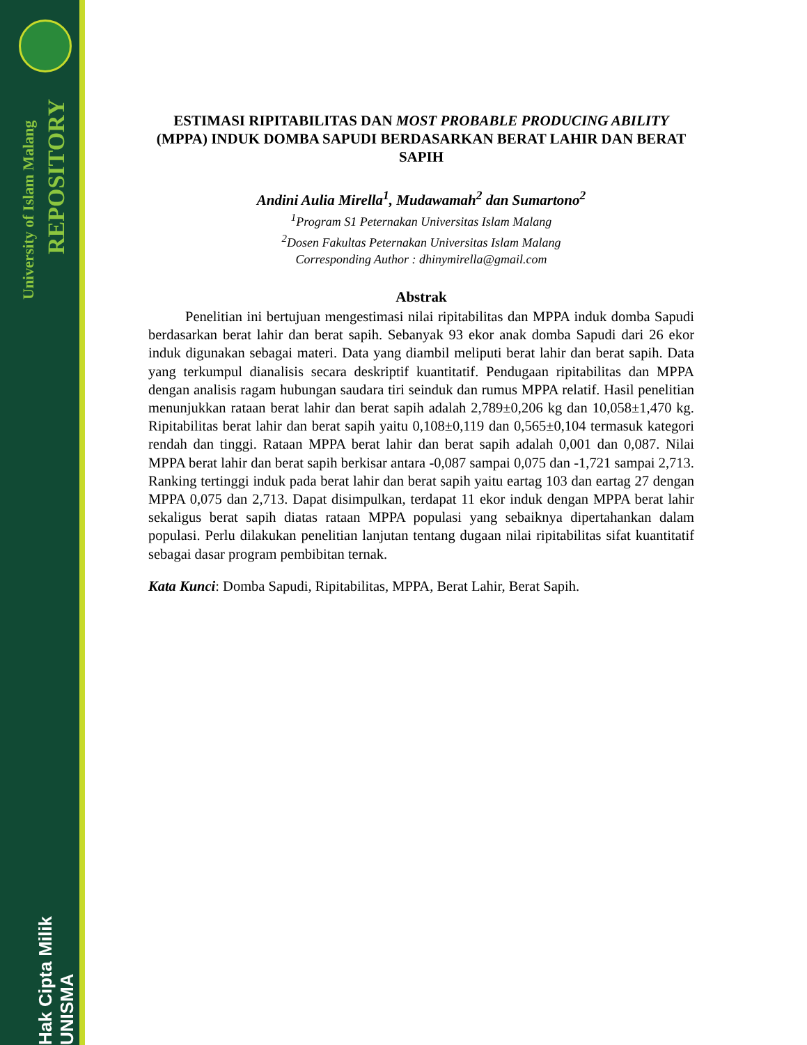University of Islam Malang
REPOSITORY
Hak Cipta Milik UNISMA
ESTIMASI RIPITABILITAS DAN MOST PROBABLE PRODUCING ABILITY (MPPA) INDUK DOMBA SAPUDI BERDASARKAN BERAT LAHIR DAN BERAT SAPIH
Andini Aulia Mirella<sup>1</sup>, Mudawamah<sup>2</sup> dan Sumartono<sup>2</sup>
<sup>1</sup> Program S1 Peternakan Universitas Islam Malang
<sup>2</sup> Dosen Fakultas Peternakan Universitas Islam Malang
Corresponding Author : dhinymirella@gmail.com
Abstrak
Penelitian ini bertujuan mengestimasi nilai ripitabilitas dan MPPA induk domba Sapudi berdasarkan berat lahir dan berat sapih. Sebanyak 93 ekor anak domba Sapudi dari 26 ekor induk digunakan sebagai materi. Data yang diambil meliputi berat lahir dan berat sapih. Data yang terkumpul dianalisis secara deskriptif kuantitatif. Pendugaan ripitabilitas dan MPPA dengan analisis ragam hubungan saudara tiri seinduk dan rumus MPPA relatif. Hasil penelitian menunjukkan rataan berat lahir dan berat sapih adalah 2,789±0,206 kg dan 10,058±1,470 kg. Ripitabilitas berat lahir dan berat sapih yaitu 0,108±0,119 dan 0,565±0,104 termasuk kategori rendah dan tinggi. Rataan MPPA berat lahir dan berat sapih adalah 0,001 dan 0,087. Nilai MPPA berat lahir dan berat sapih berkisar antara -0,087 sampai 0,075 dan -1,721 sampai 2,713. Ranking tertinggi induk pada berat lahir dan berat sapih yaitu eartag 103 dan eartag 27 dengan MPPA 0,075 dan 2,713. Dapat disimpulkan, terdapat 11 ekor induk dengan MPPA berat lahir sekaligus berat sapih diatas rataan MPPA populasi yang sebaiknya dipertahankan dalam populasi. Perlu dilakukan penelitian lanjutan tentang dugaan nilai ripitabilitas sifat kuantitatif sebagai dasar program pembibitan ternak.
Kata Kunci: Domba Sapudi, Ripitabilitas, MPPA, Berat Lahir, Berat Sapih.